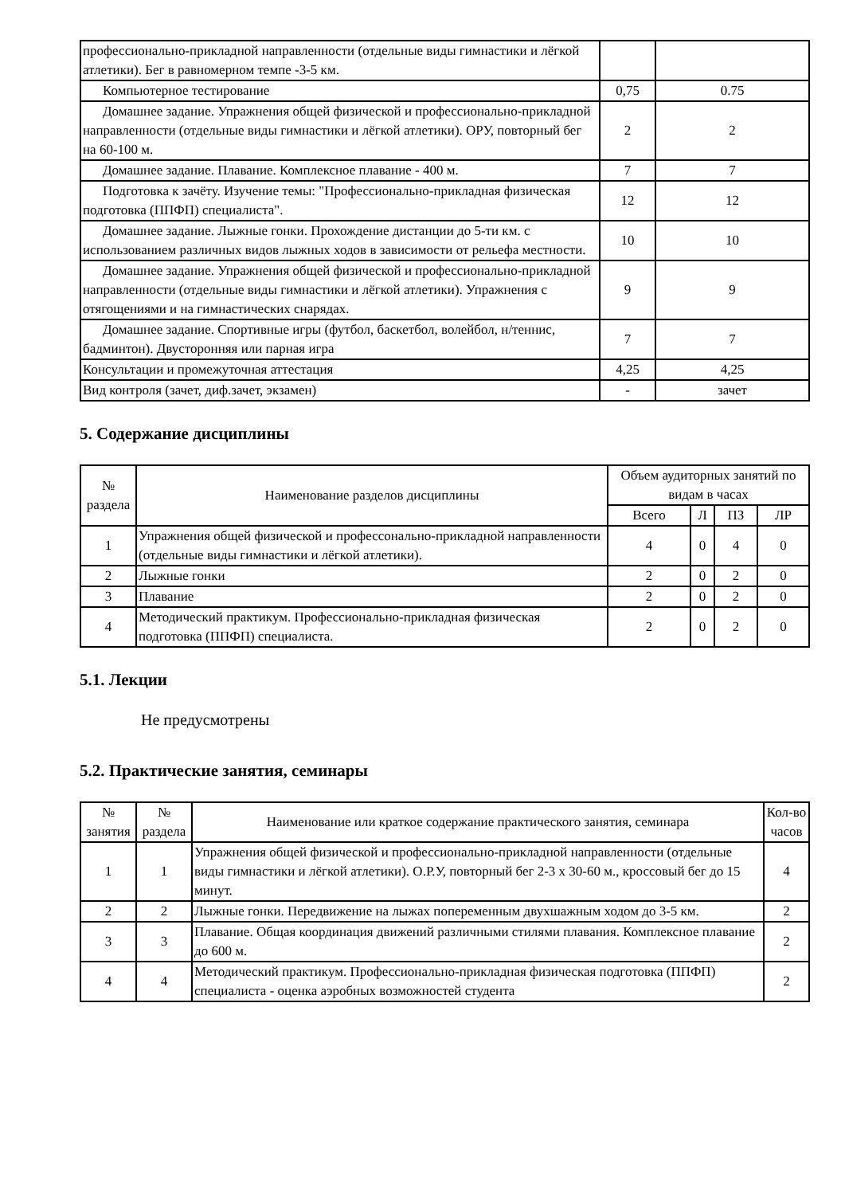| профессионально-прикладной направленности (отдельные виды гимнастики и лёгкой атлетики). Бег в равномерном темпе -3-5 км. | | |
| Компьютерное тестирование | 0,75 | 0.75 |
| Домашнее задание. Упражнения общей физической и профессионально-прикладной направленности (отдельные виды гимнастики и лёгкой атлетики). ОРУ, повторный бег на 60-100 м. | 2 | 2 |
| Домашнее задание. Плавание. Комплексное плавание - 400 м. | 7 | 7 |
| Подготовка к зачёту. Изучение темы: "Профессионально-прикладная физическая подготовка (ППФП) специалиста". | 12 | 12 |
| Домашнее задание. Лыжные гонки. Прохождение дистанции до 5-ти км. с использованием различных видов лыжных ходов в зависимости от рельефа местности. | 10 | 10 |
| Домашнее задание. Упражнения общей физической и профессионально-прикладной направленности (отдельные виды гимнастики и лёгкой атлетики). Упражнения с отягощениями и на гимнастических снарядах. | 9 | 9 |
| Домашнее задание. Спортивные игры (футбол, баскетбол, волейбол, н/теннис, бадминтон). Двусторонняя или парная игра | 7 | 7 |
| Консультации и промежуточная аттестация | 4,25 | 4,25 |
| Вид контроля (зачет, диф.зачет, экзамен) | - | зачет |
5. Содержание дисциплины
| № раздела | Наименование разделов дисциплины | Объем аудиторных занятий по видам в часах | | | |
| --- | --- | --- | --- | --- | --- |
| | | Всего | Л | ПЗ | ЛР |
| 1 | Упражнения общей физической и профессонально-прикладной направленности (отдельные виды гимнастики и лёгкой атлетики). | 4 | 0 | 4 | 0 |
| 2 | Лыжные гонки | 2 | 0 | 2 | 0 |
| 3 | Плавание | 2 | 0 | 2 | 0 |
| 4 | Методический практикум. Профессионально-прикладная физическая подготовка (ППФП) специалиста. | 2 | 0 | 2 | 0 |
5.1. Лекции
Не предусмотрены
5.2. Практические занятия, семинары
| № занятия | № раздела | Наименование или краткое содержание практического занятия, семинара | Кол-во часов |
| --- | --- | --- | --- |
| 1 | 1 | Упражнения общей физической и профессионально-прикладной направленности (отдельные виды гимнастики и лёгкой атлетики). О.Р.У, повторный бег 2-3 х 30-60 м., кроссовый бег до 15 минут. | 4 |
| 2 | 2 | Лыжные гонки. Передвижение на лыжах попеременным двухшажным ходом до 3-5 км. | 2 |
| 3 | 3 | Плавание. Общая координация движений различными стилями плавания. Комплексное плавание до 600 м. | 2 |
| 4 | 4 | Методический практикум. Профессионально-прикладная физическая подготовка (ППФП) специалиста - оценка аэробных возможностей студента | 2 |